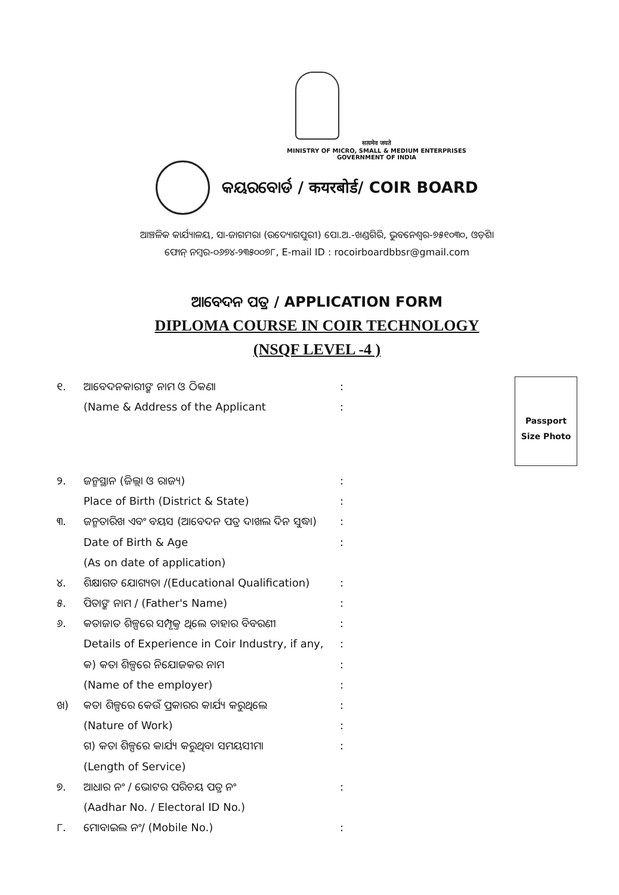सत्यमेव जयते
MINISTRY OF MICRO, SMALL & MEDIUM ENTERPRISES
GOVERNMENT OF INDIA
କୟରବୋର୍ଡ / कयरबोर्ड/ COIR BOARD
ଆଞ୍ଚଳିକ କାର୍ଯ୍ୟାଳୟ, ସା-ଜାଗମରା (ଉଦ୍ୟୋଗପୁରୀ) ପୋ.ଅ.-ଖଣ୍ଡଗିରି, ଭୁବନେଶ୍ୱର-୭୫୧୦୩୦, ଓଡ଼ିଶା
ଫୋନ୍ ନମ୍ବର-୦୬୭୪-୨୩୫୦୦୭୮, E-mail ID : rocoirboardbbsr@gmail.com
ଆବେଦନ ପତ୍ର / APPLICATION FORM
DIPLOMA COURSE IN COIR TECHNOLOGY
(NSQF LEVEL -4 )
Passport
Size Photo
୧. ଆବେଦନକାରୀଙ୍କ ନାମ ଓ ଠିକଣା:
(Name & Address of the Applicant:
୨. ଜନ୍ମସ୍ଥାନ (ଜିଲ୍ଲା ଓ ରାଜ୍ୟ):
Place of Birth (District & State):
୩. ଜନ୍ମତାରିଖ ଏବଂ ବୟସ (ଆବେଦନ ପତ୍ର ଦାଖଲ ଦିନ ସୁଦ୍ଧା):
Date of Birth & Age
(As on date of application):
୪. ଶିକ୍ଷାଗତ ଯୋଗ୍ୟତା /(Educational Qualification):
୫. ପିତାଙ୍କ ନାମ / (Father's Name):
୬. କତାଜାତ ଶିଳ୍ପରେ ସମ୍ପୃକ୍ତ ଥିଲେ ତାହାର ବିବରଣୀ:
Details of Experience in Coir Industry, if any,:
କ) କତା ଶିଳ୍ପରେ ନିଯୋଜକର ନାମ:
(Name of the employer):
ଖ) କତା ଶିଳ୍ପରେ କେଉଁ ପ୍ରକାରର କାର୍ଯ୍ୟ କରୁଥିଲେ:
(Nature of Work):
ଗ) କତା ଶିଳ୍ପରେ କାର୍ଯ୍ୟ କରୁଥିବା ସମୟସୀମା:
(Length of Service)
୭. ଆଧାର ନଂ / ଭୋଟର ପରିଚୟ ପତ୍ର ନଂ:
(Aadhar No. / Electoral ID No.)
୮. ମୋବାଇଲ ନଂ/ (Mobile No.):